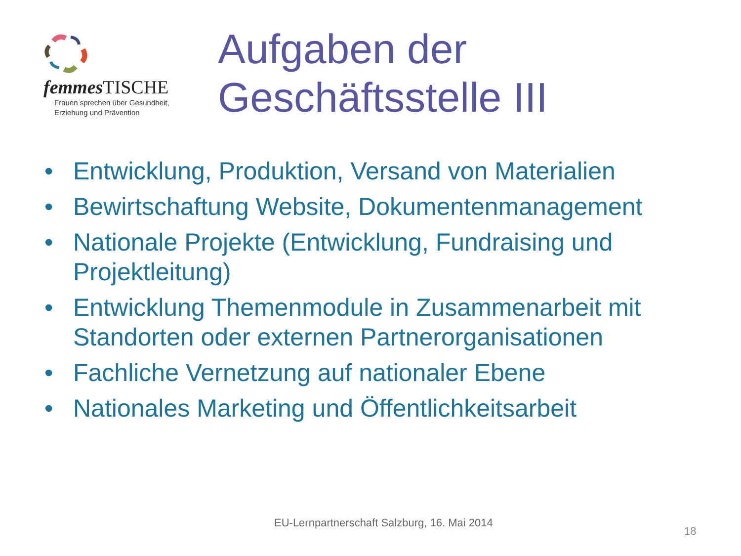femmes TISCHE
Frauen sprechen über Gesundheit,
Erziehung und Prävention
Aufgaben der
Geschäftsstelle III
• Entwicklung, Produktion, Versand von Materialien
• Bewirtschaftung Website, Dokumentenmanagement
• Nationale Projekte (Entwicklung, Fundraising und Projektleitung)
• Entwicklung Themenmodule in Zusammenarbeit mit Standorten oder externen Partnerorganisationen
• Fachliche Vernetzung auf nationaler Ebene
• Nationales Marketing und Öffentlichkeitsarbeit
EU-Lernpartnerschaft Salzburg, 16. Mai 2014
18